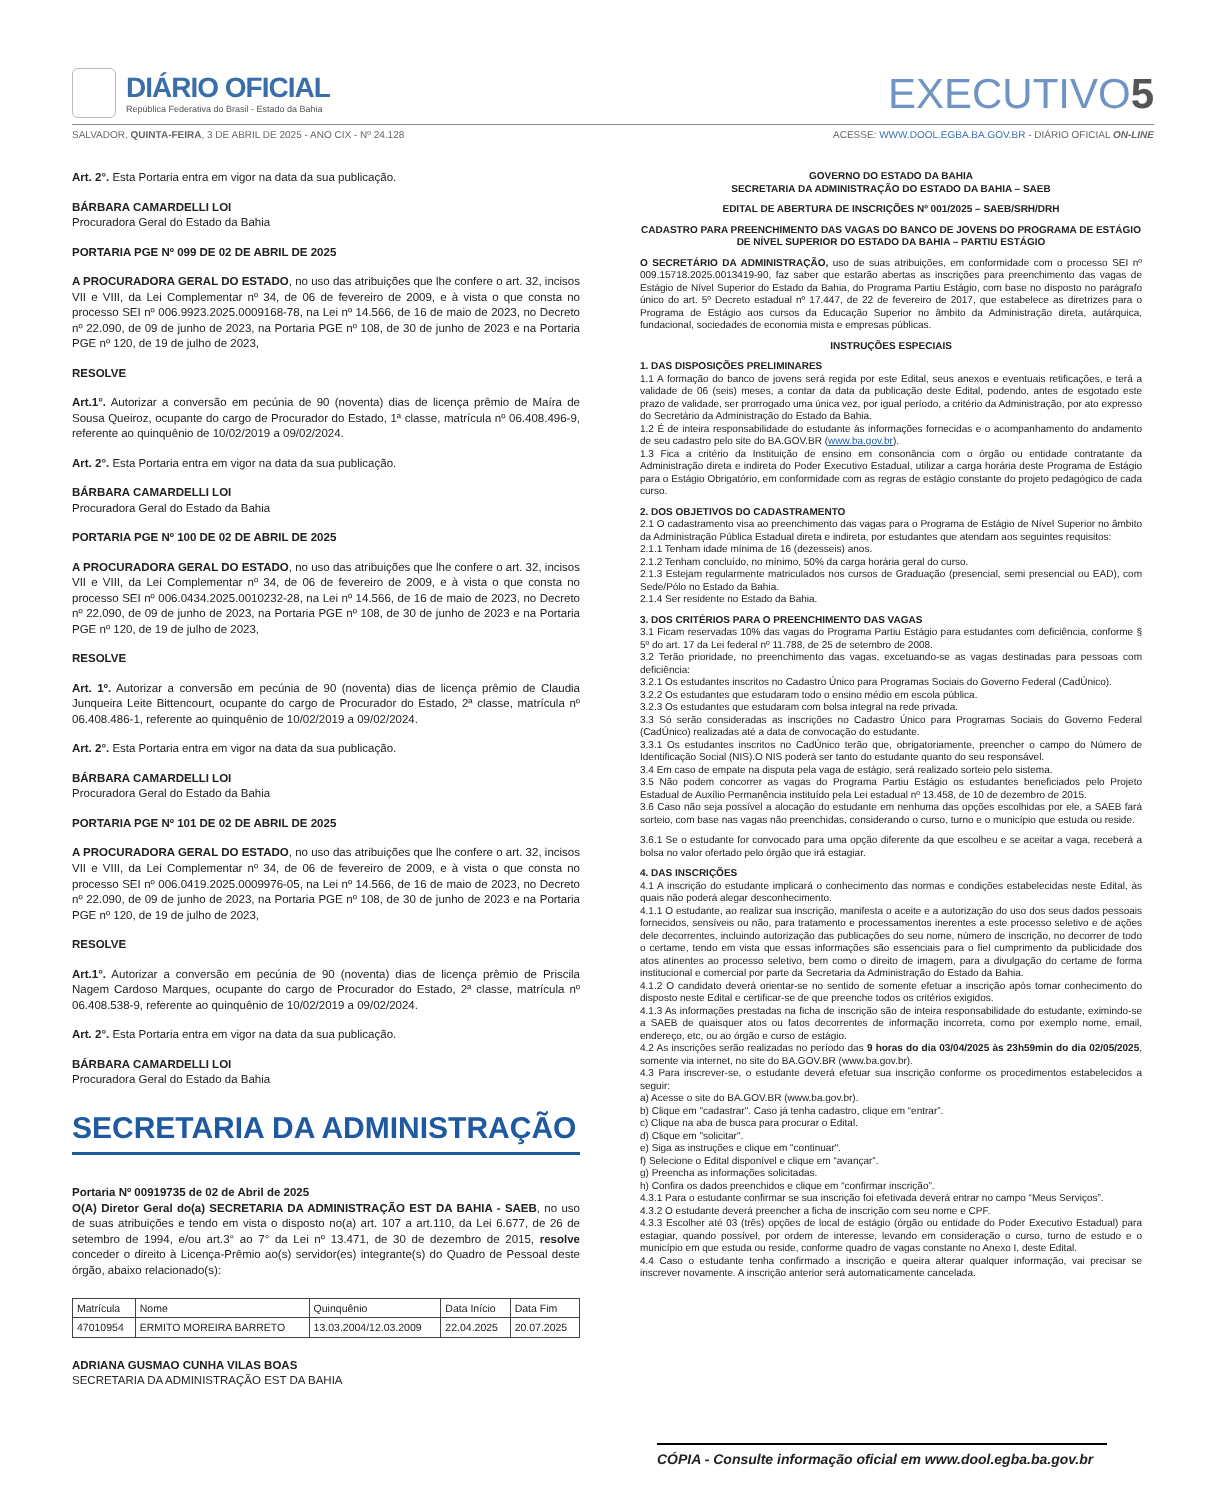DIÁRIO OFICIAL
República Federativa do Brasil - Estado da Bahia
EXECUTIVO5
SALVADOR, QUINTA-FEIRA, 3 DE ABRIL DE 2025 - ANO CIX - Nº 24.128 ACESSE: WWW.DOOL.EGBA.BA.GOV.BR - DIÁRIO OFICIAL ON-LINE
Art. 2°. Esta Portaria entra em vigor na data da sua publicação.
BÁRBARA CAMARDELLI LOI
Procuradora Geral do Estado da Bahia
PORTARIA PGE Nº 099 DE 02 DE ABRIL DE 2025
A PROCURADORA GERAL DO ESTADO, no uso das atribuições que lhe confere o art. 32, incisos VII e VIII, da Lei Complementar nº 34, de 06 de fevereiro de 2009, e à vista o que consta no processo SEI nº 006.9923.2025.0009168-78, na Lei nº 14.566, de 16 de maio de 2023, no Decreto nº 22.090, de 09 de junho de 2023, na Portaria PGE nº 108, de 30 de junho de 2023 e na Portaria PGE nº 120, de 19 de julho de 2023,
RESOLVE
Art.1°. Autorizar a conversão em pecúnia de 90 (noventa) dias de licença prêmio de Maíra de Sousa Queiroz, ocupante do cargo de Procurador do Estado, 1ª classe, matrícula nº 06.408.496-9, referente ao quinquênio de 10/02/2019 a 09/02/2024.
Art. 2°. Esta Portaria entra em vigor na data da sua publicação.
BÁRBARA CAMARDELLI LOI
Procuradora Geral do Estado da Bahia
PORTARIA PGE Nº 100 DE 02 DE ABRIL DE 2025
A PROCURADORA GERAL DO ESTADO, no uso das atribuições que lhe confere o art. 32, incisos VII e VIII, da Lei Complementar nº 34, de 06 de fevereiro de 2009, e à vista o que consta no processo SEI nº 006.0434.2025.0010232-28, na Lei nº 14.566, de 16 de maio de 2023, no Decreto nº 22.090, de 09 de junho de 2023, na Portaria PGE nº 108, de 30 de junho de 2023 e na Portaria PGE nº 120, de 19 de julho de 2023,
RESOLVE
Art. 1º. Autorizar a conversão em pecúnia de 90 (noventa) dias de licença prêmio de Claudia Junqueira Leite Bittencourt, ocupante do cargo de Procurador do Estado, 2ª classe, matrícula nº 06.408.486-1, referente ao quinquênio de 10/02/2019 a 09/02/2024.
Art. 2°. Esta Portaria entra em vigor na data da sua publicação.
BÁRBARA CAMARDELLI LOI
Procuradora Geral do Estado da Bahia
PORTARIA PGE Nº 101 DE 02 DE ABRIL DE 2025
A PROCURADORA GERAL DO ESTADO, no uso das atribuições que lhe confere o art. 32, incisos VII e VIII, da Lei Complementar nº 34, de 06 de fevereiro de 2009, e à vista o que consta no processo SEI nº 006.0419.2025.0009976-05, na Lei nº 14.566, de 16 de maio de 2023, no Decreto nº 22.090, de 09 de junho de 2023, na Portaria PGE nº 108, de 30 de junho de 2023 e na Portaria PGE nº 120, de 19 de julho de 2023,
RESOLVE
Art.1°. Autorizar a conversão em pecúnia de 90 (noventa) dias de licença prêmio de Priscila Nagem Cardoso Marques, ocupante do cargo de Procurador do Estado, 2ª classe, matrícula nº 06.408.538-9, referente ao quinquênio de 10/02/2019 a 09/02/2024.
Art. 2°. Esta Portaria entra em vigor na data da sua publicação.
BÁRBARA CAMARDELLI LOI
Procuradora Geral do Estado da Bahia
SECRETARIA DA ADMINISTRAÇÃO
Portaria Nº 00919735 de 02 de Abril de 2025
O(A) Diretor Geral do(a) SECRETARIA DA ADMINISTRAÇÃO EST DA BAHIA - SAEB, no uso de suas atribuições e tendo em vista o disposto no(a) art. 107 a art.110, da Lei 6.677, de 26 de setembro de 1994, e/ou art.3° ao 7° da Lei nº 13.471, de 30 de dezembro de 2015, resolve conceder o direito à Licença-Prêmio ao(s) servidor(es) integrante(s) do Quadro de Pessoal deste órgão, abaixo relacionado(s):
| Matrícula | Nome | Quinquênio | Data Início | Data Fim |
| --- | --- | --- | --- | --- |
| 47010954 | ERMITO MOREIRA BARRETO | 13.03.2004/12.03.2009 | 22.04.2025 | 20.07.2025 |
ADRIANA GUSMAO CUNHA VILAS BOAS
SECRETARIA DA ADMINISTRAÇÃO EST DA BAHIA
GOVERNO DO ESTADO DA BAHIA
SECRETARIA DA ADMINISTRAÇÃO DO ESTADO DA BAHIA – SAEB
EDITAL DE ABERTURA DE INSCRIÇÕES Nº 001/2025 – SAEB/SRH/DRH
CADASTRO PARA PREENCHIMENTO DAS VAGAS DO BANCO DE JOVENS DO PROGRAMA DE ESTÁGIO DE NÍVEL SUPERIOR DO ESTADO DA BAHIA – PARTIU ESTÁGIO
O SECRETÁRIO DA ADMINISTRAÇÃO, uso de suas atribuições, em conformidade com o processo SEI nº 009.15718.2025.0013419-90, faz saber que estarão abertas as inscrições para preenchimento das vagas de Estágio de Nível Superior do Estado da Bahia, do Programa Partiu Estágio, com base no disposto no parágrafo único do art. 5º Decreto estadual nº 17.447, de 22 de fevereiro de 2017, que estabelece as diretrizes para o Programa de Estágio aos cursos da Educação Superior no âmbito da Administração direta, autárquica, fundacional, sociedades de economia mista e empresas públicas.
INSTRUÇÕES ESPECIAIS
1. DAS DISPOSIÇÕES PRELIMINARES
1.1 A formação do banco de jovens será regida por este Edital, seus anexos e eventuais retificações, e terá a validade de 06 (seis) meses, a contar da data da publicação deste Edital, podendo, antes de esgotado este prazo de validade, ser prorrogado uma única vez, por igual período, a critério da Administração, por ato expresso do Secretário da Administração do Estado da Bahia.
1.2 É de inteira responsabilidade do estudante às informações fornecidas e o acompanhamento do andamento de seu cadastro pelo site do BA.GOV.BR (www.ba.gov.br).
1.3 Fica a critério da Instituição de ensino em consonância com o órgão ou entidade contratante da Administração direta e indireta do Poder Executivo Estadual, utilizar a carga horária deste Programa de Estágio para o Estágio Obrigatório, em conformidade com as regras de estágio constante do projeto pedagógico de cada curso.
2. DOS OBJETIVOS DO CADASTRAMENTO
2.1 O cadastramento visa ao preenchimento das vagas para o Programa de Estágio de Nível Superior no âmbito da Administração Pública Estadual direta e indireta, por estudantes que atendam aos seguintes requisitos:
2.1.1 Tenham idade mínima de 16 (dezesseis) anos.
2.1.2 Tenham concluído, no mínimo, 50% da carga horária geral do curso.
2.1.3 Estejam regularmente matriculados nos cursos de Graduação (presencial, semi presencial ou EAD), com Sede/Pólo no Estado da Bahia.
2.1.4 Ser residente no Estado da Bahia.
3. DOS CRITÉRIOS PARA O PREENCHIMENTO DAS VAGAS
3.1 Ficam reservadas 10% das vagas do Programa Partiu Estágio para estudantes com deficiência, conforme § 5º do art. 17 da Lei federal nº 11.788, de 25 de setembro de 2008.
3.2 Terão prioridade, no preenchimento das vagas, excetuando-se as vagas destinadas para pessoas com deficiência:
3.2.1 Os estudantes inscritos no Cadastro Único para Programas Sociais do Governo Federal (CadÚnico).
3.2.2 Os estudantes que estudaram todo o ensino médio em escola pública.
3.2.3 Os estudantes que estudaram com bolsa integral na rede privada.
3.3 Só serão consideradas as inscrições no Cadastro Único para Programas Sociais do Governo Federal (CadÚnico) realizadas até a data de convocação do estudante.
3.3.1 Os estudantes inscritos no CadÚnico terão que, obrigatoriamente, preencher o campo do Número de Identificação Social (NIS).O NIS poderá ser tanto do estudante quanto do seu responsável.
3.4 Em caso de empate na disputa pela vaga de estágio, será realizado sorteio pelo sistema.
3.5 Não podem concorrer as vagas do Programa Partiu Estágio os estudantes beneficiados pelo Projeto Estadual de Auxílio Permanência instituído pela Lei estadual nº 13.458, de 10 de dezembro de 2015.
3.6 Caso não seja possível a alocação do estudante em nenhuma das opções escolhidas por ele, a SAEB fará sorteio, com base nas vagas não preenchidas, considerando o curso, turno e o município que estuda ou reside.
3.6.1 Se o estudante for convocado para uma opção diferente da que escolheu e se aceitar a vaga, receberá a bolsa no valor ofertado pelo órgão que irá estagiar.
4. DAS INSCRIÇÕES
4.1 A inscrição do estudante implicará o conhecimento das normas e condições estabelecidas neste Edital, às quais não poderá alegar desconhecimento.
4.1.1 O estudante, ao realizar sua inscrição, manifesta o aceite e a autorização do uso dos seus dados pessoais fornecidos, sensíveis ou não, para tratamento e processamentos inerentes a este processo seletivo e de ações dele decorrentes, incluindo autorização das publicações do seu nome, número de inscrição, no decorrer de todo o certame, tendo em vista que essas informações são essenciais para o fiel cumprimento da publicidade dos atos atinentes ao processo seletivo, bem como o direito de imagem, para a divulgação do certame de forma institucional e comercial por parte da Secretaria da Administração do Estado da Bahia.
4.1.2 O candidato deverá orientar-se no sentido de somente efetuar a inscrição após tomar conhecimento do disposto neste Edital e certificar-se de que preenche todos os critérios exigidos.
4.1.3 As informações prestadas na ficha de inscrição são de inteira responsabilidade do estudante, eximindo-se a SAEB de quaisquer atos ou fatos decorrentes de informação incorreta, como por exemplo nome, email, endereço, etc, ou ao órgão e curso de estágio.
4.2 As inscrições serão realizadas no período das 9 horas do dia 03/04/2025 às 23h59min do dia 02/05/2025, somente via internet, no site do BA.GOV.BR (www.ba.gov.br).
4.3 Para inscrever-se, o estudante deverá efetuar sua inscrição conforme os procedimentos estabelecidos a seguir:
a) Acesse o site do BA.GOV.BR (www.ba.gov.br).
b) Clique em "cadastrar". Caso já tenha cadastro, clique em “entrar”.
c) Clique na aba de busca para procurar o Edital.
d) Clique em "solicitar".
e) Siga as instruções e clique em "continuar".
f) Selecione o Edital disponível e clique em “avançar”.
g) Preencha as informações solicitadas.
h) Confira os dados preenchidos e clique em “confirmar inscrição”.
4.3.1 Para o estudante confirmar se sua inscrição foi efetivada deverá entrar no campo “Meus Serviços”.
4.3.2 O estudante deverá preencher a ficha de inscrição com seu nome e CPF.
4.3.3 Escolher até 03 (três) opções de local de estágio (órgão ou entidade do Poder Executivo Estadual) para estagiar, quando possível, por ordem de interesse, levando em consideração o curso, turno de estudo e o município em que estuda ou reside, conforme quadro de vagas constante no Anexo I, deste Edital.
4.4 Caso o estudante tenha confirmado a inscrição e queira alterar qualquer informação, vai precisar se inscrever novamente. A inscrição anterior será automaticamente cancelada.
CÓPIA - Consulte informação oficial em www.dool.egba.ba.gov.br